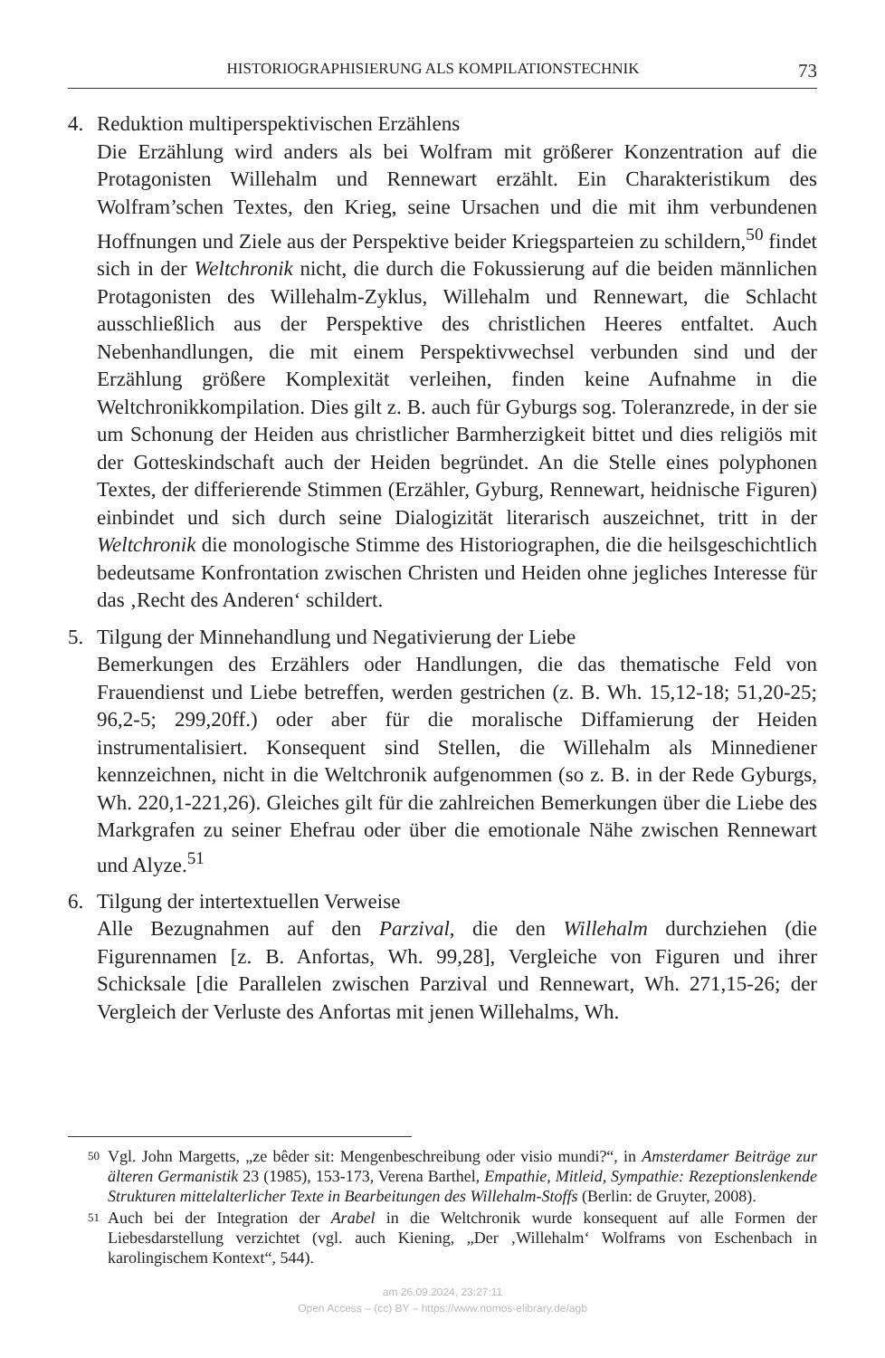HISTORIOGRAPHISIERUNG ALS KOMPILATIONSTECHNIK 73
4. Reduktion multiperspektivischen Erzählens
Die Erzählung wird anders als bei Wolfram mit größerer Konzentration auf die Protagonisten Willehalm und Rennewart erzählt. Ein Charakteristikum des Wolfram’schen Textes, den Krieg, seine Ursachen und die mit ihm verbundenen Hoffnungen und Ziele aus der Perspektive beider Kriegsparteien zu schildern,<sup>50</sup> findet sich in der Weltchronik nicht, die durch die Fokussierung auf die beiden männlichen Protagonisten des Willehalm-Zyklus, Willehalm und Rennewart, die Schlacht ausschließlich aus der Perspektive des christlichen Heeres entfaltet. Auch Nebenhandlungen, die mit einem Perspektivwechsel verbunden sind und der Erzählung größere Komplexität verleihen, finden keine Aufnahme in die Weltchronikkompilation. Dies gilt z. B. auch für Gyburgs sog. Toleranzrede, in der sie um Schonung der Heiden aus christlicher Barmherzigkeit bittet und dies religiös mit der Gotteskindschaft auch der Heiden begründet. An die Stelle eines polyphonen Textes, der differierende Stimmen (Erzähler, Gyburg, Rennewart, heidnische Figuren) einbindet und sich durch seine Dialogizität literarisch auszeichnet, tritt in der Weltchronik die monologische Stimme des Historiographen, die die heilsgeschichtlich bedeutsame Konfrontation zwischen Christen und Heiden ohne jegliches Interesse für das ‚Recht des Anderen‘ schildert.
5. Tilgung der Minnehandlung und Negativierung der Liebe
Bemerkungen des Erzählers oder Handlungen, die das thematische Feld von Frauendienst und Liebe betreffen, werden gestrichen (z. B. Wh. 15,12-18; 51,20-25; 96,2-5; 299,20ff.) oder aber für die moralische Diffamierung der Heiden instrumentalisiert. Konsequent sind Stellen, die Willehalm als Minnediener kennzeichnen, nicht in die Weltchronik aufgenommen (so z. B. in der Rede Gyburgs, Wh. 220,1-221,26). Gleiches gilt für die zahlreichen Bemerkungen über die Liebe des Markgrafen zu seiner Ehefrau oder über die emotionale Nähe zwischen Rennewart und Alyze.<sup>51</sup>
6. Tilgung der intertextuellen Verweise
Alle Bezugnahmen auf den Parzival, die den Willehalm durchziehen (die Figurennamen [z. B. Anfortas, Wh. 99,28], Vergleiche von Figuren und ihrer Schicksale [die Parallelen zwischen Parzival und Rennewart, Wh. 271,15-26; der Vergleich der Verluste des Anfortas mit jenen Willehalms, Wh.
50 Vgl. John Margetts, „ze bêder sit: Mengenbeschreibung oder visio mundi?“, in Amsterdamer Beiträge zur älteren Germanistik 23 (1985), 153-173, Verena Barthel, Empathie, Mitleid, Sympathie: Rezeptionslenkende Strukturen mittelalterlicher Texte in Bearbeitungen des Willehalm-Stoffs (Berlin: de Gruyter, 2008).
51 Auch bei der Integration der Arabel in die Weltchronik wurde konsequent auf alle Formen der Liebesdarstellung verzichtet (vgl. auch Kiening, „Der ‚Willehalm‘ Wolframs von Eschenbach in karolingischem Kontext“, 544).
am 26.09.2024, 23:27:11
Open Access – (cc) BY – https://www.nomos-elibrary.de/agb